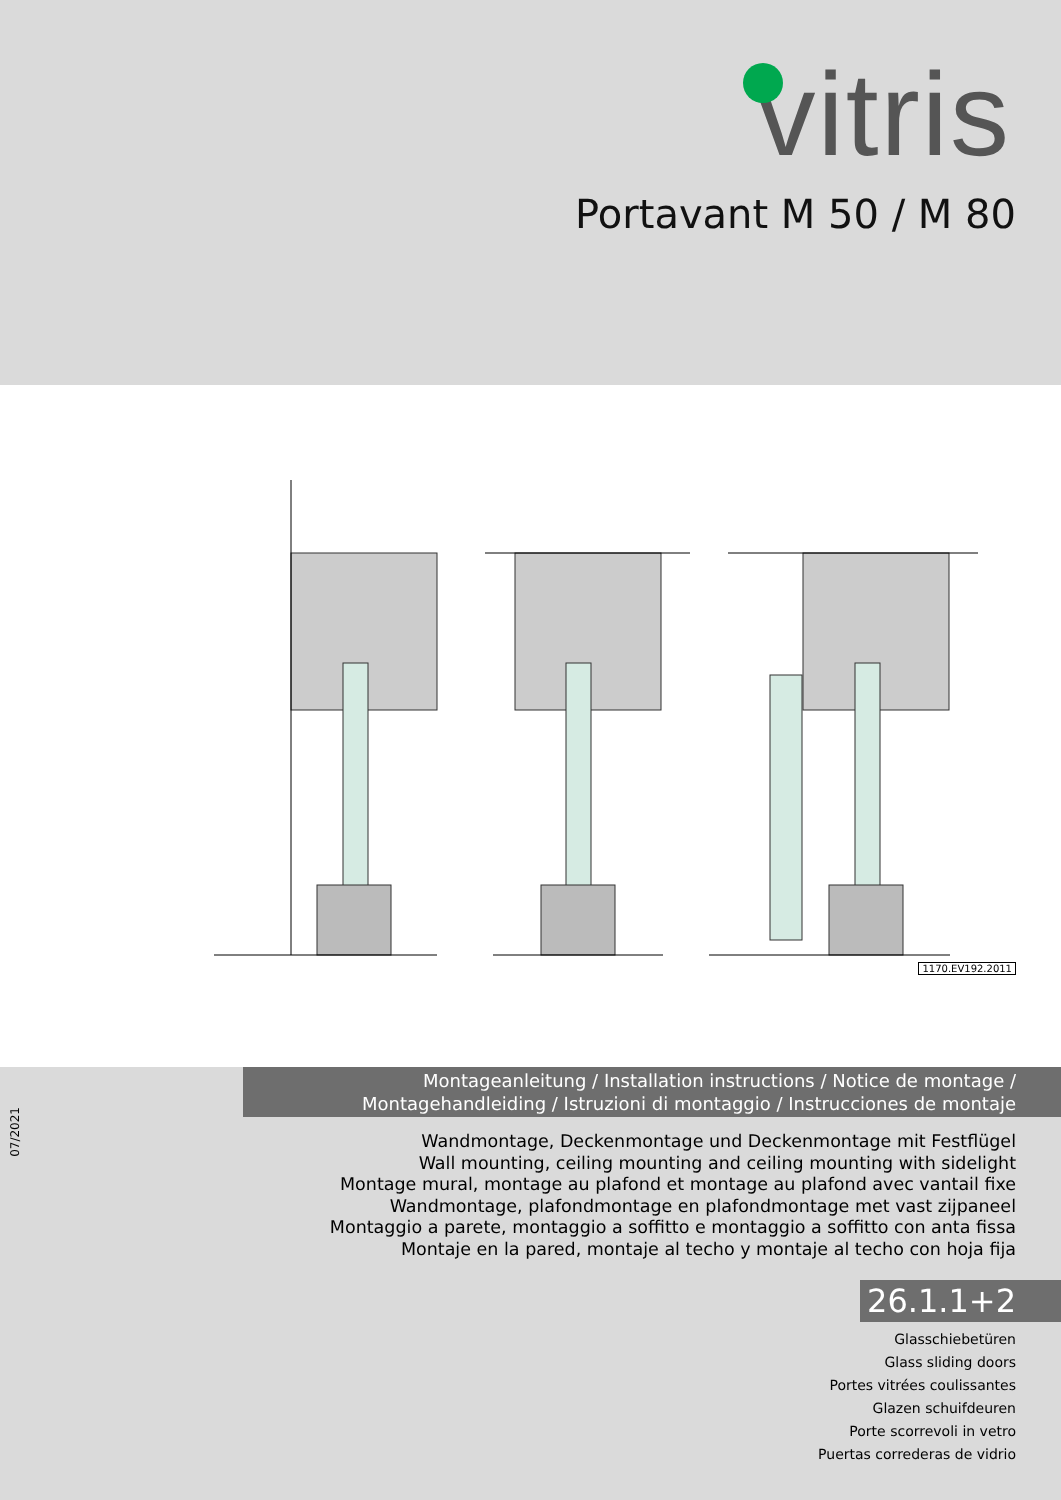vitris
Portavant M 50 / M 80
1170.EV192.2011
07/2021
Montageanleitung / Installation instructions / Notice de montage /
Montagehandleiding / Istruzioni di montaggio / Instrucciones de montaje
Wandmontage, Deckenmontage und Deckenmontage mit Festflügel
Wall mounting, ceiling mounting and ceiling mounting with sidelight
Montage mural, montage au plafond et montage au plafond avec vantail fixe
Wandmontage, plafondmontage en plafondmontage met vast zijpaneel
Montaggio a parete, montaggio a soffitto e montaggio a soffitto con anta fissa
Montaje en la pared, montaje al techo y montaje al techo con hoja fija
26.1.1+2
Glasschiebetüren
Glass sliding doors
Portes vitrées coulissantes
Glazen schuifdeuren
Porte scorrevoli in vetro
Puertas correderas de vidrio